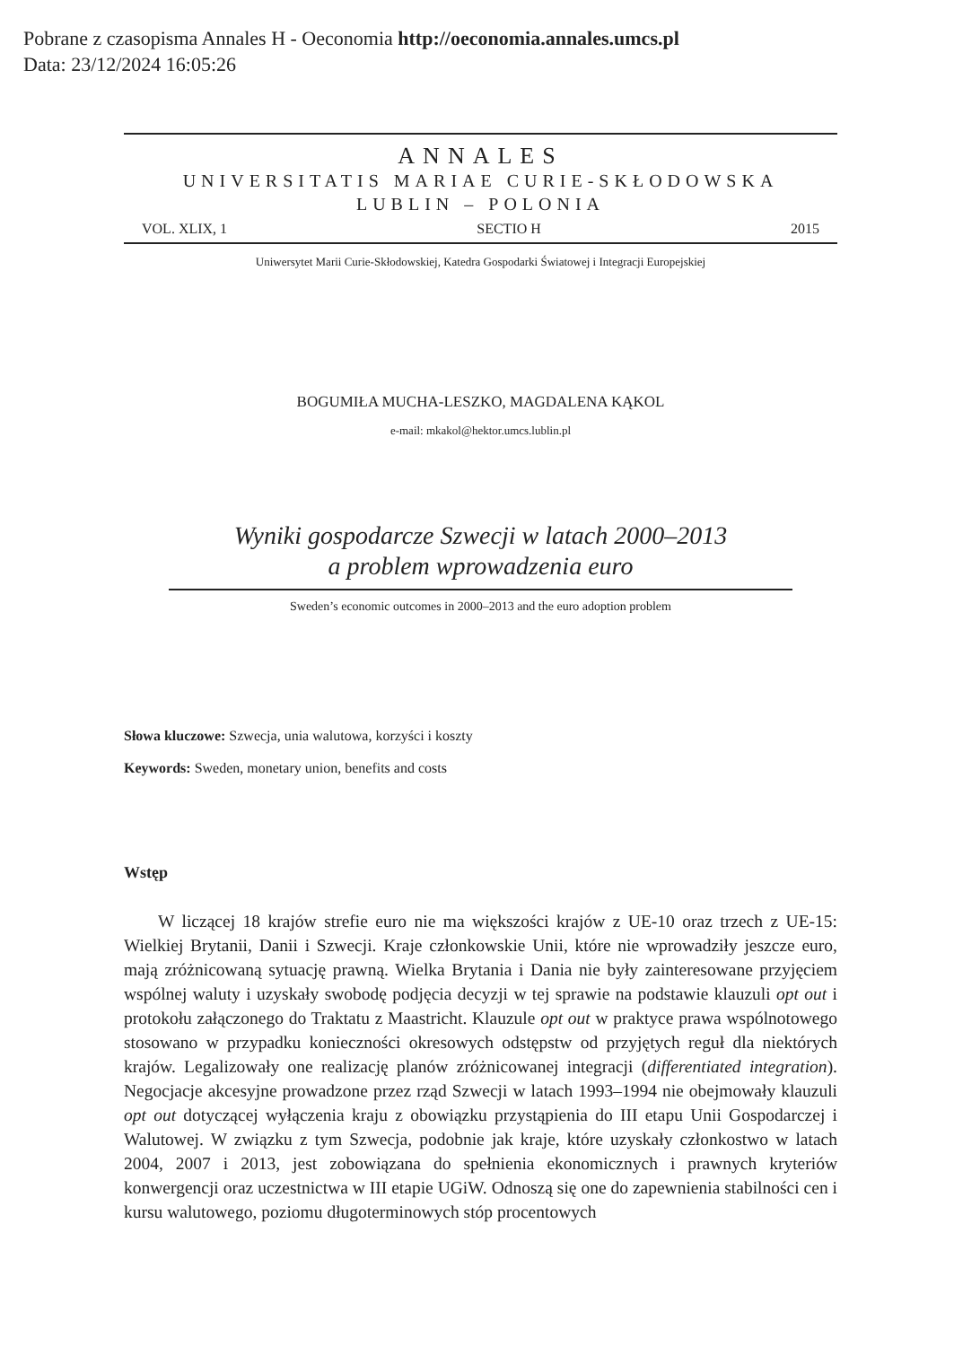Pobrane z czasopisma Annales H - Oeconomia http://oeconomia.annales.umcs.pl
Data: 23/12/2024 16:05:26
ANNALES
UNIVERSITATIS MARIAE CURIE-SKŁODOWSKA
LUBLIN – POLONIA
VOL. XLIX, 1 SECTIO H 2015
Uniwersytet Marii Curie-Skłodowskiej, Katedra Gospodarki Światowej i Integracji Europejskiej
BOGUMIŁA MUCHA-LESZKO, MAGDALENA KĄKOL
e-mail: mkakol@hektor.umcs.lublin.pl
Wyniki gospodarcze Szwecji w latach 2000–2013
a problem wprowadzenia euro
Sweden’s economic outcomes in 2000–2013 and the euro adoption problem
Słowa kluczowe: Szwecja, unia walutowa, korzyści i koszty
Keywords: Sweden, monetary union, benefits and costs
Wstęp
W liczącej 18 krajów strefie euro nie ma większości krajów z UE-10 oraz trzech z UE-15: Wielkiej Brytanii, Danii i Szwecji. Kraje członkowskie Unii, które nie wprowadziły jeszcze euro, mają zróżnicowaną sytuację prawną. Wielka Brytania i Dania nie były zainteresowane przyjęciem wspólnej waluty i uzyskały swobodę podjęcia decyzji w tej sprawie na podstawie klauzuli opt out i protokołu załączonego do Traktatu z Maastricht. Klauzule opt out w praktyce prawa wspólnotowego stosowano w przypadku konieczności okresowych odstępstw od przyjętych reguł dla niektórych krajów. Legalizowały one realizację planów zróżnicowanej integracji (differentiated integration). Negocjacje akcesyjne prowadzone przez rząd Szwecji w latach 1993–1994 nie obejmowały klauzuli opt out dotyczącej wyłączenia kraju z obowiązku przystąpienia do III etapu Unii Gospodarczej i Walutowej. W związku z tym Szwecja, podobnie jak kraje, które uzyskały członkostwo w latach 2004, 2007 i 2013, jest zobowiązana do spełnienia ekonomicznych i prawnych kryteriów konwergencji oraz uczestnictwa w III etapie UGiW. Odnoszą się one do zapewnienia stabilności cen i kursu walutowego, poziomu długoterminowych stóp procentowych